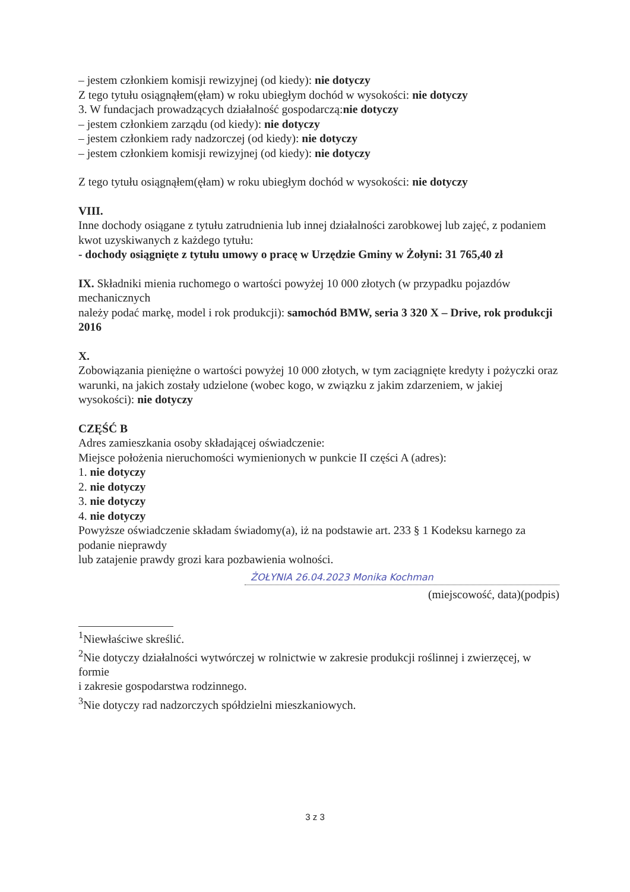– jestem członkiem komisji rewizyjnej (od kiedy): nie dotyczy
Z tego tytułu osiągnąłem(ęłam) w roku ubiegłym dochód w wysokości: nie dotyczy
3. W fundacjach prowadzących działalność gospodarczą:nie dotyczy
– jestem członkiem zarządu (od kiedy): nie dotyczy
– jestem członkiem rady nadzorczej (od kiedy): nie dotyczy
– jestem członkiem komisji rewizyjnej (od kiedy): nie dotyczy
Z tego tytułu osiągnąłem(ęłam) w roku ubiegłym dochód w wysokości: nie dotyczy
VIII.
Inne dochody osiągane z tytułu zatrudnienia lub innej działalności zarobkowej lub zajęć, z podaniem kwot uzyskiwanych z każdego tytułu:
- dochody osiągnięte z tytułu umowy o pracę w Urzędzie Gminy w Żołyni: 31 765,40 zł
IX. Składniki mienia ruchomego o wartości powyżej 10 000 złotych (w przypadku pojazdów mechanicznych
należy podać markę, model i rok produkcji): samochód BMW, seria 3 320 X – Drive, rok produkcji 2016
X.
Zobowiązania pieniężne o wartości powyżej 10 000 złotych, w tym zaciągnięte kredyty i pożyczki oraz
warunki, na jakich zostały udzielone (wobec kogo, w związku z jakim zdarzeniem, w jakiej wysokości): nie dotyczy
CZĘŚĆ B
Adres zamieszkania osoby składającej oświadczenie:
Miejsce położenia nieruchomości wymienionych w punkcie II części A (adres):
1. nie dotyczy
2. nie dotyczy
3. nie dotyczy
4. nie dotyczy
Powyższe oświadczenie składam świadomy(a), iż na podstawie art. 233 § 1 Kodeksu karnego za podanie nieprawdy
lub zatajenie prawdy grozi kara pozbawienia wolności.
ŻOŁYNIA 26.04.2023 Monika Kochman
(miejscowość, data)(podpis)
<sup>1</sup> Niewłaściwe skreślić.
<sup>2</sup> Nie dotyczy działalności wytwórczej w rolnictwie w zakresie produkcji roślinnej i zwierzęcej, w formie
i zakresie gospodarstwa rodzinnego.
<sup>3</sup> Nie dotyczy rad nadzorczych spółdzielni mieszkaniowych.
3 z 3